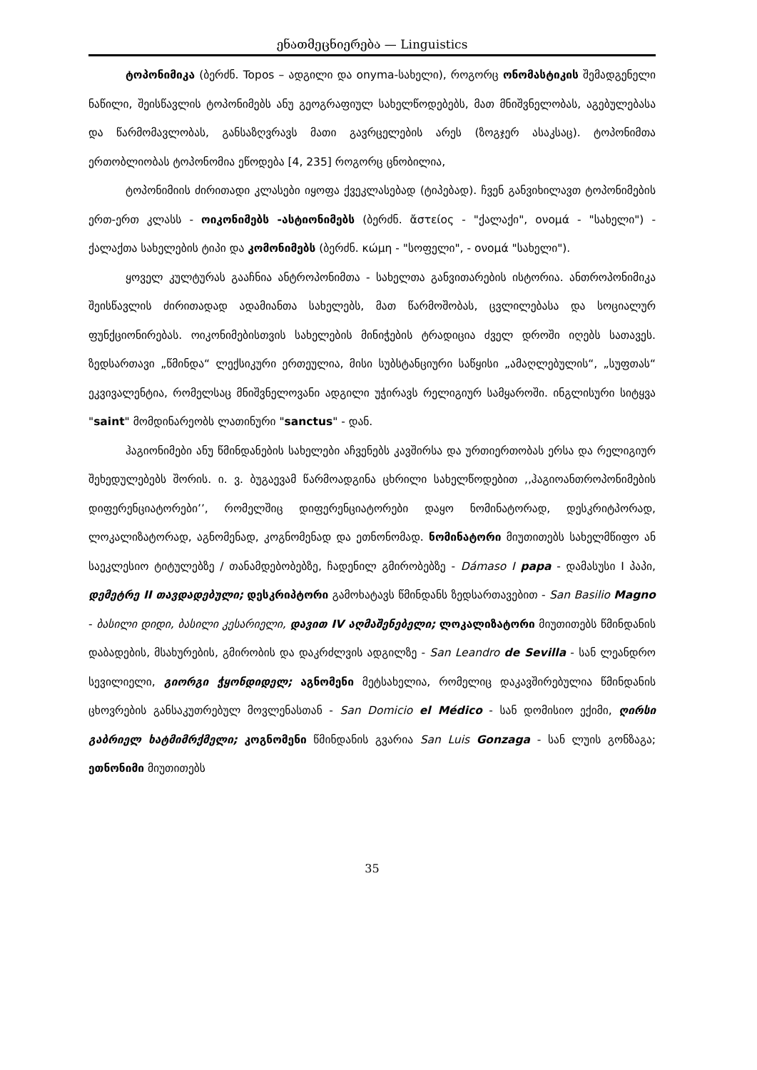ენათმეცნიერება — Linguistics
ტოპონიმიკა (ბერძნ. Topos – ადგილი და onyma-სახელი), როგორც ონომასტიკის შემადგენელი ნაწილი, შეისწავლის ტოპონიმებს ანუ გეოგრაფიულ სახელწოდებებს, მათ მნიშვნელობას, აგებულებასა და წარმომავლობას, განსაზღვრავს მათი გავრცელების არეს (ზოგჯერ ასაკსაც). ტოპონიმთა ერთობლიობას ტოპონომია ეწოდება [4, 235] როგორც ცნობილია,
ტოპონიმიის ძირითადი კლასები იყოფა ქვეკლასებად (ტიპებად). ჩვენ განვიხილავთ ტოპონიმების ერთ-ერთ კლასს - ოიკონიმებს -ასტიონიმებს (ბერძნ. ἄστείος - "ქალაქი", ονομά - "სახელი") - ქალაქთა სახელების ტიპი და კომონიმებს (ბერძნ. κώμη - "სოფელი", - ονομά "სახელი").
ყოველ კულტურას გააჩნია ანტროპონიმთა - სახელთა განვითარების ისტორია. ანთროპონიმიკა შეისწავლის ძირითადად ადამიანთა სახელებს, მათ წარმოშობას, ცვლილებასა და სოციალურ ფუნქციონირებას. ოიკონიმებისთვის სახელების მინიჭების ტრადიცია ძველ დროში იღებს სათავეს. ზედსართავი „წმინდა“ ლექსიკური ერთეულია, მისი სუბსტანციური საწყისი „ამაღლებულის“, „სუფთას“ ეკვივალენტია, რომელსაც მნიშვნელოვანი ადგილი უჭირავს რელიგიურ სამყაროში. ინგლისური სიტყვა "saint" მომდინარეობს ლათინური "sanctus" - დან.
ჰაგიონიმები ანუ წმინდანების სახელები აჩვენებს კავშირსა და ურთიერთობას ერსა და რელიგიურ შეხედულებებს შორის. ი. ვ. ბუგაევამ წარმოადგინა ცხრილი სახელწოდებით ,,ჰაგიოანთროპონიმების დიფერენციატორები’’, რომელშიც დიფერენციატორები დაყო ნომინატორად, დესკრიტპორად, ლოკალიზატორად, აგნომენად, კოგნომენად და ეთნონომად. ნომინატორი მიუთითებს სახელმწიფო ან საეკლესიო ტიტულებზე / თანამდებობებზე, ჩადენილ გმირობებზე - Dámaso I papa - დამასუსი I პაპი, დემეტრე II თავდადებული; დესკრიპტორი გამოხატავს წმინდანს ზედსართავებით - San Basilio Magno - ბასილი დიდი, ბასილი კესარიელი, დავით IV აღმაშენებელი; ლოკალიზატორი მიუთითებს წმინდანის დაბადების, მსახურების, გმირობის და დაკრძლვის ადგილზე - San Leandro de Sevilla - სან ლეანდრო სევილიელი, გიორგი ჭყონდიდელ; აგნომენი მეტსახელია, რომელიც დაკავშირებულია წმინდანის ცხოვრების განსაკუთრებულ მოვლენასთან - San Domicio el Médico - სან დომისიო ექიმი, ღირსი გაბრიელ ხატმიმრქმელი; კოგნომენი წმინდანის გვარია San Luis Gonzaga - სან ლუის გონზაგა; ეთნონიმი მიუთითებს
35